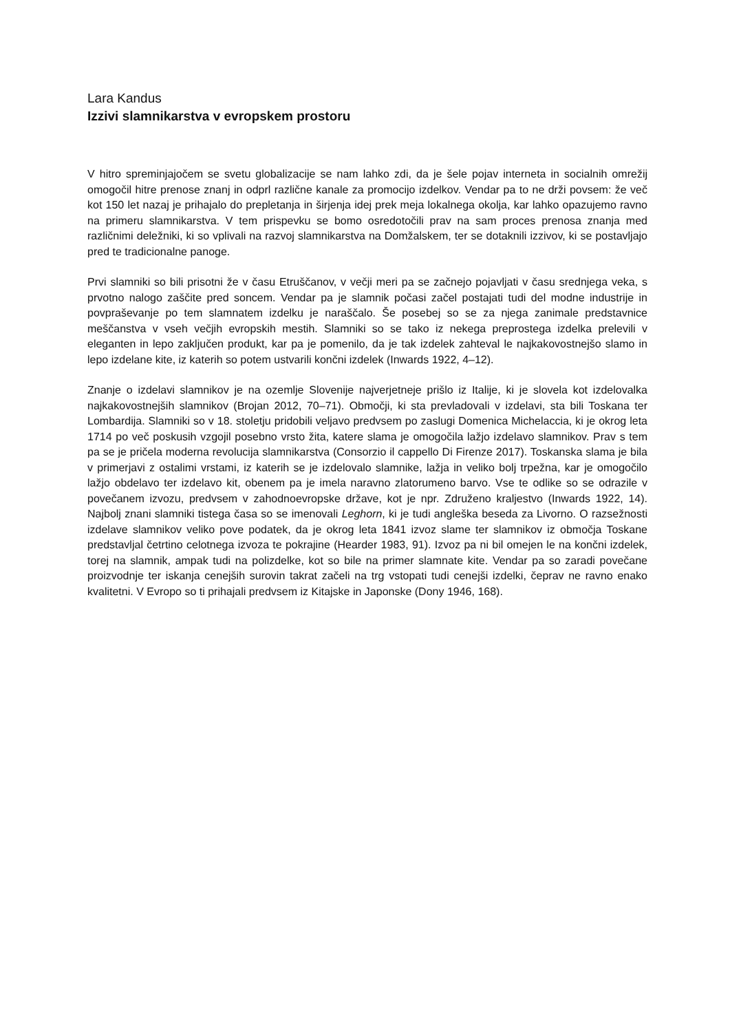Lara Kandus
Izzivi slamnikarstva v evropskem prostoru
V hitro spreminjajočem se svetu globalizacije se nam lahko zdi, da je šele pojav interneta in socialnih omrežij omogočil hitre prenose znanj in odprl različne kanale za promocijo izdelkov. Vendar pa to ne drži povsem: že več kot 150 let nazaj je prihajalo do prepletanja in širjenja idej prek meja lokalnega okolja, kar lahko opazujemo ravno na primeru slamnikarstva. V tem prispevku se bomo osredotočili prav na sam proces prenosa znanja med različnimi deležniki, ki so vplivali na razvoj slamnikarstva na Domžalskem, ter se dotaknili izzivov, ki se postavljajo pred te tradicionalne panoge.
Prvi slamniki so bili prisotni že v času Etruščanov, v večji meri pa se začnejo pojavljati v času srednjega veka, s prvotno nalogo zaščite pred soncem. Vendar pa je slamnik počasi začel postajati tudi del modne industrije in povpraševanje po tem slamnatem izdelku je naraščalo. Še posebej so se za njega zanimale predstavnice meščanstva v vseh večjih evropskih mestih. Slamniki so se tako iz nekega preprostega izdelka prelevili v eleganten in lepo zaključen produkt, kar pa je pomenilo, da je tak izdelek zahteval le najkakovostnejšo slamo in lepo izdelane kite, iz katerih so potem ustvarili končni izdelek (Inwards 1922, 4–12).
Znanje o izdelavi slamnikov je na ozemlje Slovenije najverjetneje prišlo iz Italije, ki je slovela kot izdelovalka najkakovostnejših slamnikov (Brojan 2012, 70–71). Območji, ki sta prevladovali v izdelavi, sta bili Toskana ter Lombardija. Slamniki so v 18. stoletju pridobili veljavo predvsem po zaslugi Domenica Michelaccia, ki je okrog leta 1714 po več poskusih vzgojil posebno vrsto žita, katere slama je omogočila lažjo izdelavo slamnikov. Prav s tem pa se je pričela moderna revolucija slamnikarstva (Consorzio il cappello Di Firenze 2017). Toskanska slama je bila v primerjavi z ostalimi vrstami, iz katerih se je izdelovalo slamnike, lažja in veliko bolj trpežna, kar je omogočilo lažjo obdelavo ter izdelavo kit, obenem pa je imela naravno zlatorumeno barvo. Vse te odlike so se odrazile v povečanem izvozu, predvsem v zahodnoevropske države, kot je npr. Združeno kraljestvo (Inwards 1922, 14). Najbolj znani slamniki tistega časa so se imenovali Leghorn, ki je tudi angleška beseda za Livorno. O razsežnosti izdelave slamnikov veliko pove podatek, da je okrog leta 1841 izvoz slame ter slamnikov iz območja Toskane predstavljal četrtino celotnega izvoza te pokrajine (Hearder 1983, 91). Izvoz pa ni bil omejen le na končni izdelek, torej na slamnik, ampak tudi na polizdelke, kot so bile na primer slamnate kite. Vendar pa so zaradi povečane proizvodnje ter iskanja cenejših surovin takrat začeli na trg vstopati tudi cenejši izdelki, čeprav ne ravno enako kvalitetni. V Evropo so ti prihajali predvsem iz Kitajske in Japonske (Dony 1946, 168).